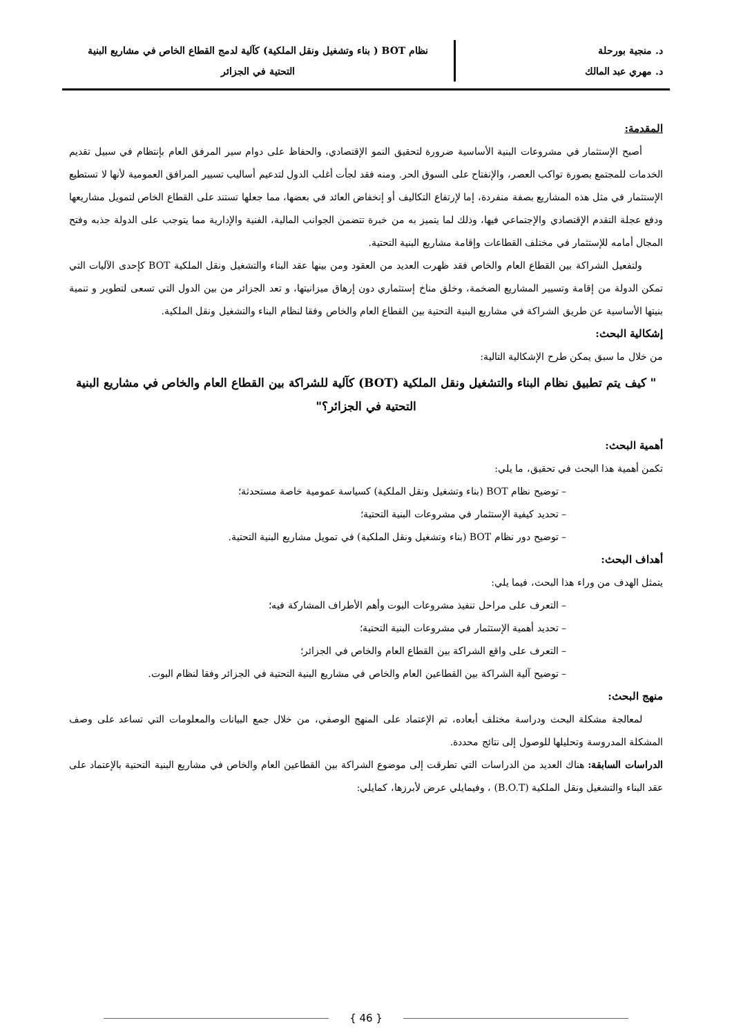د. منجية بورحلة
د. مهري عبد المالك
نظام BOT ( بناء وتشغيل ونقل الملكية) كآلية لدمج القطاع الخاص في مشاريع البنية
التحتية في الجزائر
المقدمة:
أصبح الإستثمار في مشروعات البنية الأساسية ضرورة لتحقيق النمو الإقتصادي، والحفاظ على دوام سير المرفق العام بإنتظام في سبيل تقديم الخدمات للمجتمع بصورة تواكب العصر، والإنفتاح على السوق الحر. ومنه فقد لجأت أغلب الدول لتدعيم أساليب تسيير المرافق العمومية لأنها لا تستطيع الإستثمار في مثل هذه المشاريع بصفة منفردة، إما لإرتفاع التكاليف أو إنخفاض العائد في بعضها، مما جعلها تستند على القطاع الخاص لتمويل مشاريعها ودفع عجلة التقدم الإقتصادي والإجتماعي فيها، وذلك لما يتميز به من خبرة تتضمن الجوانب المالية، الفنية والإدارية مما يتوجب على الدولة جذبه وفتح المجال أمامه للإستثمار في مختلف القطاعات وإقامة مشاريع البنية التحتية.
ولتفعيل الشراكة بين القطاع العام والخاص فقد ظهرت العديد من العقود ومن بينها عقد البناء والتشغيل ونقل الملكية BOT كإحدى الآليات التي تمكن الدولة من إقامة وتسيير المشاريع الضخمة، وخلق مناخ إستثماري دون إرهاق ميزانيتها، و تعد الجزائر من بين الدول التي تسعى لتطوير و تنمية بنيتها الأساسية عن طريق الشراكة في مشاريع البنية التحتية بين القطاع العام والخاص وفقا لنظام البناء والتشغيل ونقل الملكية.
إشكالية البحث:
من خلال ما سبق يمكن طرح الإشكالية التالية:
" كيف يتم تطبيق نظام البناء والتشغيل ونقل الملكية (BOT) كآلية للشراكة بين القطاع العام والخاص في مشاريع البنية التحتية في الجزائر؟"
أهمية البحث:
تكمن أهمية هذا البحث في تحقيق، ما يلي:
– توضيح نظام BOT (بناء وتشغيل ونقل الملكية) كسياسة عمومية خاصة مستحدثة؛
– تحديد كيفية الإستثمار في مشروعات البنية التحتية؛
– توضيح دور نظام BOT (بناء وتشغيل ونقل الملكية) في تمويل مشاريع البنية التحتية.
أهداف البحث:
يتمثل الهدف من وراء هذا البحث، فيما يلي:
– التعرف على مراحل تنفيذ مشروعات البوت وأهم الأطراف المشاركة فيه؛
– تحديد أهمية الإستثمار في مشروعات البنية التحتية؛
– التعرف على واقع الشراكة بين القطاع العام والخاص في الجزائر؛
– توضيح آلية الشراكة بين القطاعين العام والخاص في مشاريع البنية التحتية في الجزائر وفقا لنظام البوت.
منهج البحث:
لمعالجة مشكلة البحث ودراسة مختلف أبعاده، تم الإعتماد على المنهج الوصفي، من خلال جمع البيانات والمعلومات التي تساعد على وصف المشكلة المدروسة وتحليلها للوصول إلى نتائج محددة.
الدراسات السابقة: هناك العديد من الدراسات التي تطرقت إلى موضوع الشراكة بين القطاعين العام والخاص في مشاريع البنية التحتية بالإعتماد على عقد البناء والتشغيل ونقل الملكية (B.O.T) ، وفيمايلي عرض لأبرزها، كمايلي:
{ 46 }